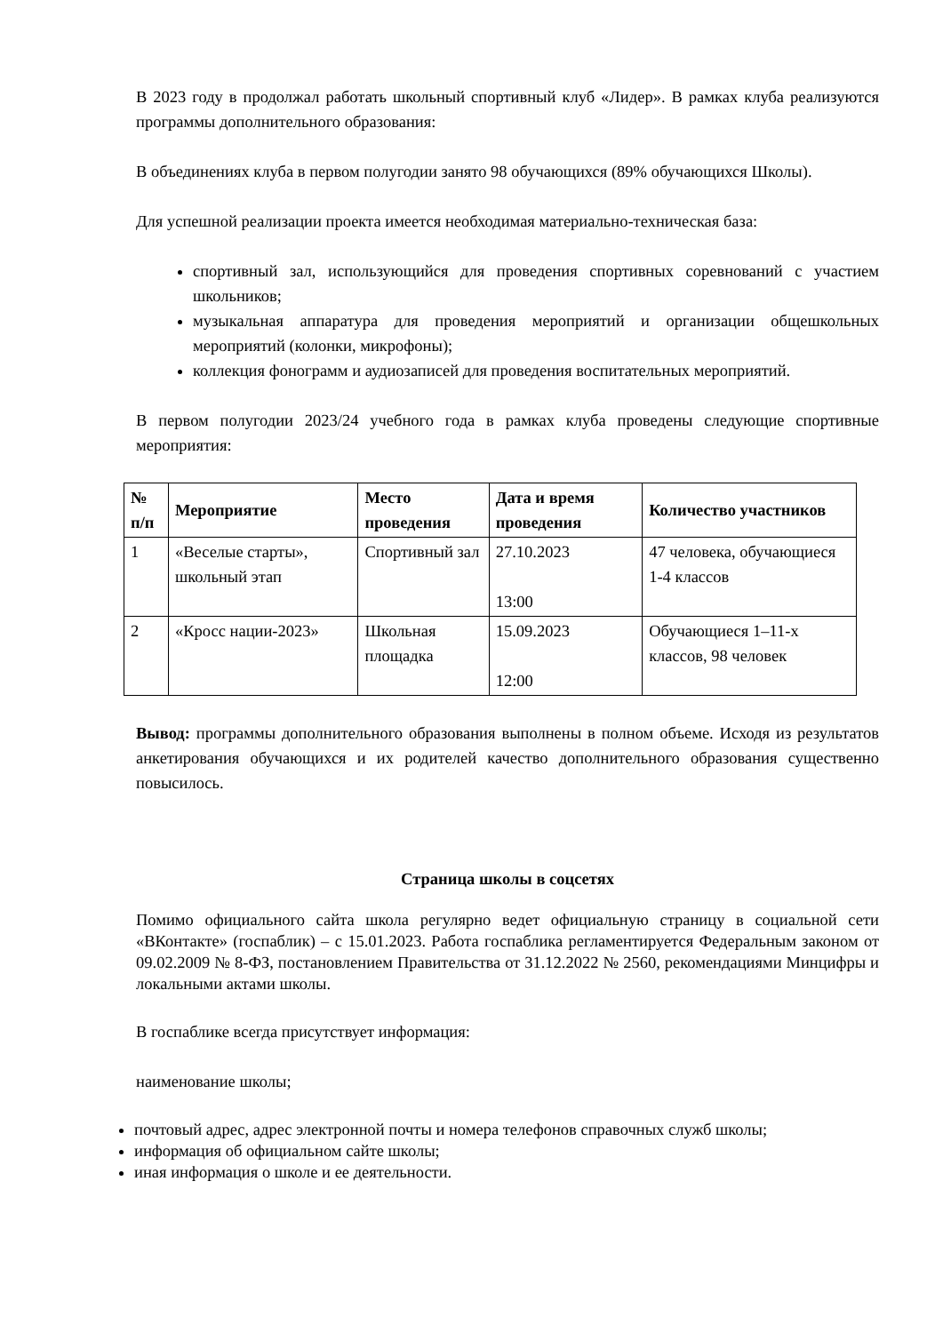В 2023 году в продолжал работать школьный спортивный клуб «Лидер». В рамках клуба реализуются программы дополнительного образования:
В объединениях клуба в первом полугодии занято 98 обучающихся (89% обучающихся Школы).
Для успешной реализации проекта имеется необходимая материально-техническая база:
спортивный зал, использующийся для проведения спортивных соревнований с участием школьников;
музыкальная аппаратура для проведения мероприятий и организации общешкольных мероприятий (колонки, микрофоны);
коллекция фонограмм и аудиозаписей для проведения воспитательных мероприятий.
В первом полугодии 2023/24 учебного года в рамках клуба проведены следующие спортивные мероприятия:
| № п/п | Мероприятие | Место проведения | Дата и время проведения | Количество участников |
| --- | --- | --- | --- | --- |
| 1 | «Веселые старты», школьный этап | Спортивный зал | 27.10.2023 13:00 | 47 человека, обучающиеся 1-4 классов |
| 2 | «Кросс нации-2023» | Школьная площадка | 15.09.2023 12:00 | Обучающиеся 1–11-х классов, 98 человек |
Вывод: программы дополнительного образования выполнены в полном объеме. Исходя из результатов анкетирования обучающихся и их родителей качество дополнительного образования существенно повысилось.
Страница школы в соцсетях
Помимо официального сайта школа регулярно ведет официальную страницу в социальной сети «ВКонтакте» (госпаблик) – с 15.01.2023. Работа госпаблика регламентируется Федеральным законом от 09.02.2009 № 8-ФЗ, постановлением Правительства от 31.12.2022 № 2560, рекомендациями Минцифры и локальными актами школы.
В госпаблике всегда присутствует информация:
наименование школы;
почтовый адрес, адрес электронной почты и номера телефонов справочных служб школы;
информация об официальном сайте школы;
иная информация о школе и ее деятельности.